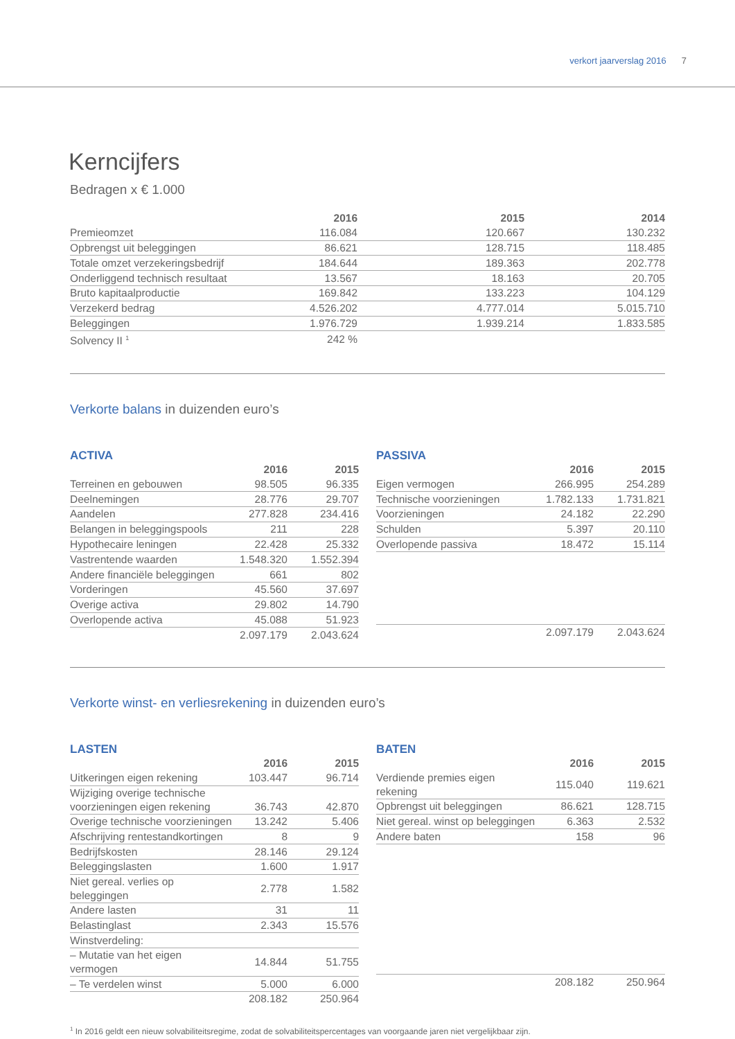verkort jaarverslag 2016 7
Kerncijfers
Bedragen x € 1.000
| | 2016 | 2015 | 2014 |
| Premieomzet | 116.084 | 120.667 | 130.232 |
| Opbrengst uit beleggingen | 86.621 | 128.715 | 118.485 |
| Totale omzet verzekeringsbedrijf | 184.644 | 189.363 | 202.778 |
| Onderliggend technisch resultaat | 13.567 | 18.163 | 20.705 |
| Bruto kapitaalproductie | 169.842 | 133.223 | 104.129 |
| Verzekerd bedrag | 4.526.202 | 4.777.014 | 5.015.710 |
| Beleggingen | 1.976.729 | 1.939.214 | 1.833.585 |
| Solvency II <sup>1</sup> | 242 % | | |
Verkorte balans in duizenden euro’s
ACTIVA
| | 2016 | 2015 |
| Terreinen en gebouwen | 98.505 | 96.335 |
| Deelnemingen | 28.776 | 29.707 |
| Aandelen | 277.828 | 234.416 |
| Belangen in beleggingspools | 211 | 228 |
| Hypothecaire leningen | 22.428 | 25.332 |
| Vastrentende waarden | 1.548.320 | 1.552.394 |
| Andere financiële beleggingen | 661 | 802 |
| Vorderingen | 45.560 | 37.697 |
| Overige activa | 29.802 | 14.790 |
| Overlopende activa | 45.088 | 51.923 |
| | 2.097.179 | 2.043.624 |
PASSIVA
| | 2016 | 2015 |
| Eigen vermogen | 266.995 | 254.289 |
| Technische voorzieningen | 1.782.133 | 1.731.821 |
| Voorzieningen | 24.182 | 22.290 |
| Schulden | 5.397 | 20.110 |
| Overlopende passiva | 18.472 | 15.114 |
| | 2.097.179 | 2.043.624 |
Verkorte winst- en verliesrekening in duizenden euro’s
LASTEN
| | 2016 | 2015 |
| Uitkeringen eigen rekening | 103.447 | 96.714 |
| Wijziging overige technische voorzieningen eigen rekening | 36.743 | 42.870 |
| Overige technische voorzieningen | 13.242 | 5.406 |
| Afschrijving rentestandkortingen | 8 | 9 |
| Bedrijfskosten | 28.146 | 29.124 |
| Beleggingslasten | 1.600 | 1.917 |
| Niet gereal. verlies op beleggingen | 2.778 | 1.582 |
| Andere lasten | 31 | 11 |
| Belastinglast | 2.343 | 15.576 |
| Winstverdeling: | | |
| – Mutatie van het eigen vermogen | 14.844 | 51.755 |
| – Te verdelen winst | 5.000 | 6.000 |
| | 208.182 | 250.964 |
BATEN
| | 2016 | 2015 |
| Verdiende premies eigen rekening | 115.040 | 119.621 |
| Opbrengst uit beleggingen | 86.621 | 128.715 |
| Niet gereal. winst op beleggingen | 6.363 | 2.532 |
| Andere baten | 158 | 96 |
| | 208.182 | 250.964 |
<sup>1</sup> In 2016 geldt een nieuw solvabiliteitsregime, zodat de solvabiliteitspercentages van voorgaande jaren niet vergelijkbaar zijn.